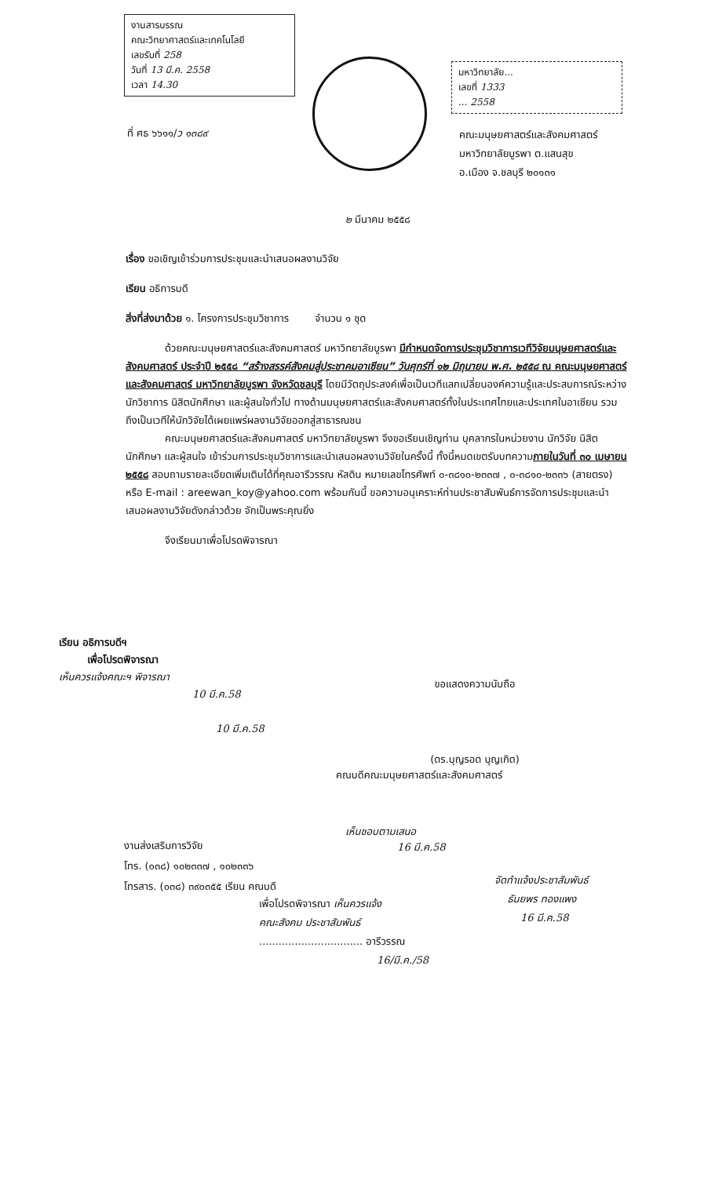งานสารบรรณ
คณะวิทยาศาสตร์และเทคโนโลยี
เลขรับที่ 258
วันที่ 13 มี.ค. 2558
เวลา 14.30
ที่ ศธ ๖๖๑๑/ว ๑๓๘๙
มหาวิทยาลัย...
เลขที่ 1333
... 2558
คณะมนุษยศาสตร์และสังคมศาสตร์
มหาวิทยาลัยบูรพา ต.แสนสุข
อ.เมือง จ.ชลบุรี ๒๐๑๓๑
๒ มีนาคม ๒๕๕๘
เรื่อง ขอเชิญเข้าร่วมการประชุมและนำเสนอผลงานวิจัย
เรียน อธิการบดี
สิ่งที่ส่งมาด้วย ๑. โครงการประชุมวิชาการ จำนวน ๑ ชุด
ด้วยคณะมนุษยศาสตร์และสังคมศาสตร์ มหาวิทยาลัยบูรพา มีกำหนดจัดการประชุมวิชาการเวทีวิจัยมนุษยศาสตร์และสังคมศาสตร์ ประจำปี ๒๕๕๘ “สร้างสรรค์สังคมสู่ประชาคมอาเซียน” วันศุกร์ที่ ๑๒ มิถุนายน พ.ศ. ๒๕๕๘ ณ คณะมนุษยศาสตร์และสังคมศาสตร์ มหาวิทยาลัยบูรพา จังหวัดชลบุรี โดยมีวัตถุประสงค์เพื่อเป็นเวทีแลกเปลี่ยนองค์ความรู้และประสบการณ์ระหว่างนักวิชาการ นิสิตนักศึกษา และผู้สนใจทั่วไป ทางด้านมนุษยศาสตร์และสังคมศาสตร์ทั้งในประเทศไทยและประเทศในอาเซียน รวมถึงเป็นเวทีให้นักวิจัยได้เผยแพร่ผลงานวิจัยออกสู่สาธารณชน
คณะมนุษยศาสตร์และสังคมศาสตร์ มหาวิทยาลัยบูรพา จึงขอเรียนเชิญท่าน บุคลากรในหน่วยงาน นักวิจัย นิสิตนักศึกษา และผู้สนใจ เข้าร่วมการประชุมวิชาการและนำเสนอผลงานวิจัยในครั้งนี้ ทั้งนี้หมดเขตรับบทความภายในวันที่ ๓๐ เมษายน ๒๕๕๘ สอบถามรายละเอียดเพิ่มเติมได้ที่คุณอารีวรรณ หัสดิน หมายเลขโทรศัพท์ ๐-๓๘๑๐-๒๓๓๗ , ๐-๓๘๑๐-๒๓๓๖ (สายตรง) หรือ E-mail : areewan_koy@yahoo.com พร้อมกันนี้ ขอความอนุเคราะห์ท่านประชาสัมพันธ์การจัดการประชุมและนำเสนอผลงานวิจัยดังกล่าวด้วย จักเป็นพระคุณยิ่ง
จึงเรียนมาเพื่อโปรดพิจารณา
เรียน อธิการบดีฯ
เพื่อโปรดพิจารณา
เห็นควรแจ้งคณะฯ พิจารณา
10 มี.ค.58
10 มี.ค.58
ขอแสดงความนับถือ
(ดร.บุญรอด บุญเกิด)
คณบดีคณะมนุษยศาสตร์และสังคมศาสตร์
งานส่งเสริมการวิจัย
โทร. (๐๓๘) ๑๐๒๓๓๗ , ๑๐๒๓๓๖
โทรสาร. (๐๓๘) ๓๙๐๓๕๕ เรียน คณบดี
เพื่อโปรดพิจารณา เห็นควรแจ้ง
คณะสังคม ประชาสัมพันธ์
................................ อารีวรรณ
16/มี.ค./58
เห็นชอบตามเสนอ
16 มี.ค.58
จัดทำแจ้งประชาสัมพันธ์
ธันยพร ทองแพง
16 มี.ค.58